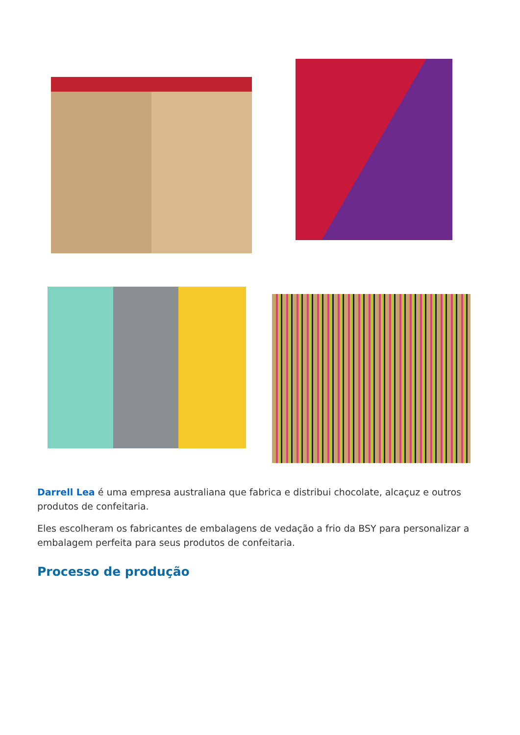Darrell Lea é uma empresa australiana que fabrica e distribui chocolate, alcaçuz e outros produtos de confeitaria.
Eles escolheram os fabricantes de embalagens de vedação a frio da BSY para personalizar a embalagem perfeita para seus produtos de confeitaria.
Processo de produção